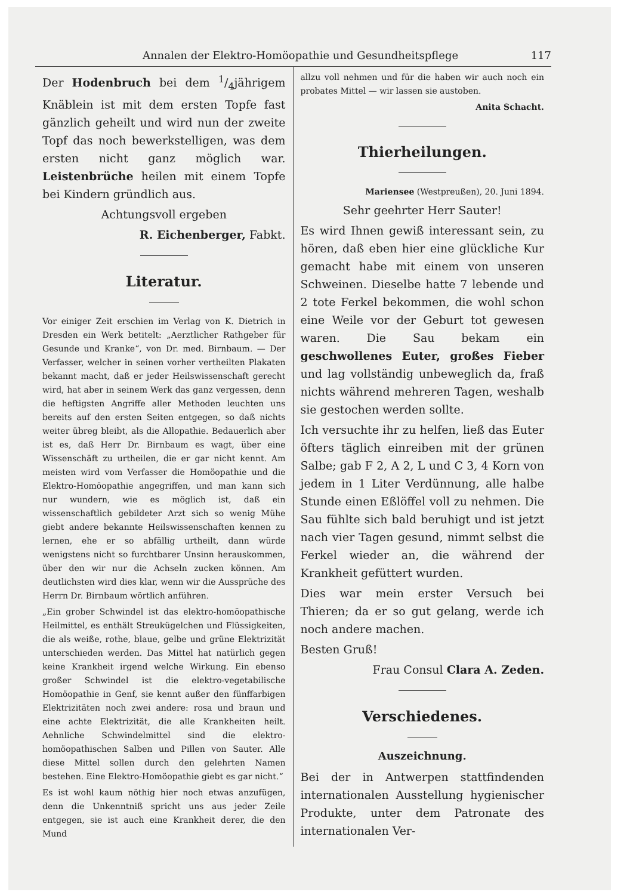Annalen der Elektro-Homöopathie und Gesundheitspflege 117
Der Hodenbruch bei dem 1/4jährigem Knäblein ist mit dem ersten Topfe fast gänzlich geheilt und wird nun der zweite Topf das noch bewerkstelligen, was dem ersten nicht ganz möglich war. Leistenbrüche heilen mit einem Topfe bei Kindern gründlich aus.
Achtungsvoll ergeben
R. Eichenberger, Fabkt.
Literatur.
Vor einiger Zeit erschien im Verlag von K. Dietrich in Dresden ein Werk betitelt: „Aerztlicher Rathgeber für Gesunde und Kranke“, von Dr. med. Birnbaum. — Der Verfasser, welcher in seinen vorher vertheilten Plakaten bekannt macht, daß er jeder Heilswissenschaft gerecht wird, hat aber in seinem Werk das ganz vergessen, denn die heftigsten Angriffe aller Methoden leuchten uns bereits auf den ersten Seiten entgegen, so daß nichts weiter übreg bleibt, als die Allopathie. Bedauerlich aber ist es, daß Herr Dr. Birnbaum es wagt, über eine Wissenschäft zu urtheilen, die er gar nicht kennt. Am meisten wird vom Verfasser die Homöopathie und die Elektro-Homöopathie angegriffen, und man kann sich nur wundern, wie es möglich ist, daß ein wissenschaftlich gebildeter Arzt sich so wenig Mühe giebt andere bekannte Heilswissenschaften kennen zu lernen, ehe er so abfällig urtheilt, dann würde wenigstens nicht so furchtbarer Unsinn herauskommen, über den wir nur die Achseln zucken können. Am deutlichsten wird dies klar, wenn wir die Aussprüche des Herrn Dr. Birnbaum wörtlich anführen.
„Ein grober Schwindel ist das elektro-homöopathische Heilmittel, es enthält Streukügelchen und Flüssigkeiten, die als weiße, rothe, blaue, gelbe und grüne Elektrizität unterschieden werden. Das Mittel hat natürlich gegen keine Krankheit irgend welche Wirkung. Ein ebenso großer Schwindel ist die elektro-vegetabilische Homöopathie in Genf, sie kennt außer den fünffarbigen Elektrizitäten noch zwei andere: rosa und braun und eine achte Elektrizität, die alle Krankheiten heilt. Aehnliche Schwindelmittel sind die elektro-homöopathischen Salben und Pillen von Sauter. Alle diese Mittel sollen durch den gelehrten Namen bestehen. Eine Elektro-Homöopathie giebt es gar nicht.“
Es ist wohl kaum nöthig hier noch etwas anzufügen, denn die Unkenntniß spricht uns aus jeder Zeile entgegen, sie ist auch eine Krankheit derer, die den Mund
allzu voll nehmen und für die haben wir auch noch ein probates Mittel — wir lassen sie austoben.
Anita Schacht.
Thierheilungen.
Mariensee (Westpreußen), 20. Juni 1894.
Sehr geehrter Herr Sauter!
Es wird Ihnen gewiß interessant sein, zu hören, daß eben hier eine glückliche Kur gemacht habe mit einem von unseren Schweinen. Dieselbe hatte 7 lebende und 2 tote Ferkel bekommen, die wohl schon eine Weile vor der Geburt tot gewesen waren. Die Sau bekam ein geschwollenes Euter, großes Fieber und lag vollständig unbeweglich da, fraß nichts während mehreren Tagen, weshalb sie gestochen werden sollte.
Ich versuchte ihr zu helfen, ließ das Euter öfters täglich einreiben mit der grünen Salbe; gab F 2, A 2, L und C 3, 4 Korn von jedem in 1 Liter Verdünnung, alle halbe Stunde einen Eßlöffel voll zu nehmen. Die Sau fühlte sich bald beruhigt und ist jetzt nach vier Tagen gesund, nimmt selbst die Ferkel wieder an, die während der Krankheit gefüttert wurden.
Dies war mein erster Versuch bei Thieren; da er so gut gelang, werde ich noch andere machen.
Besten Gruß!
Frau Consul Clara A. Zeden.
Verschiedenes.
Auszeichnung.
Bei der in Antwerpen stattfindenden internationalen Ausstellung hygienischer Produkte, unter dem Patronate des internationalen Ver-